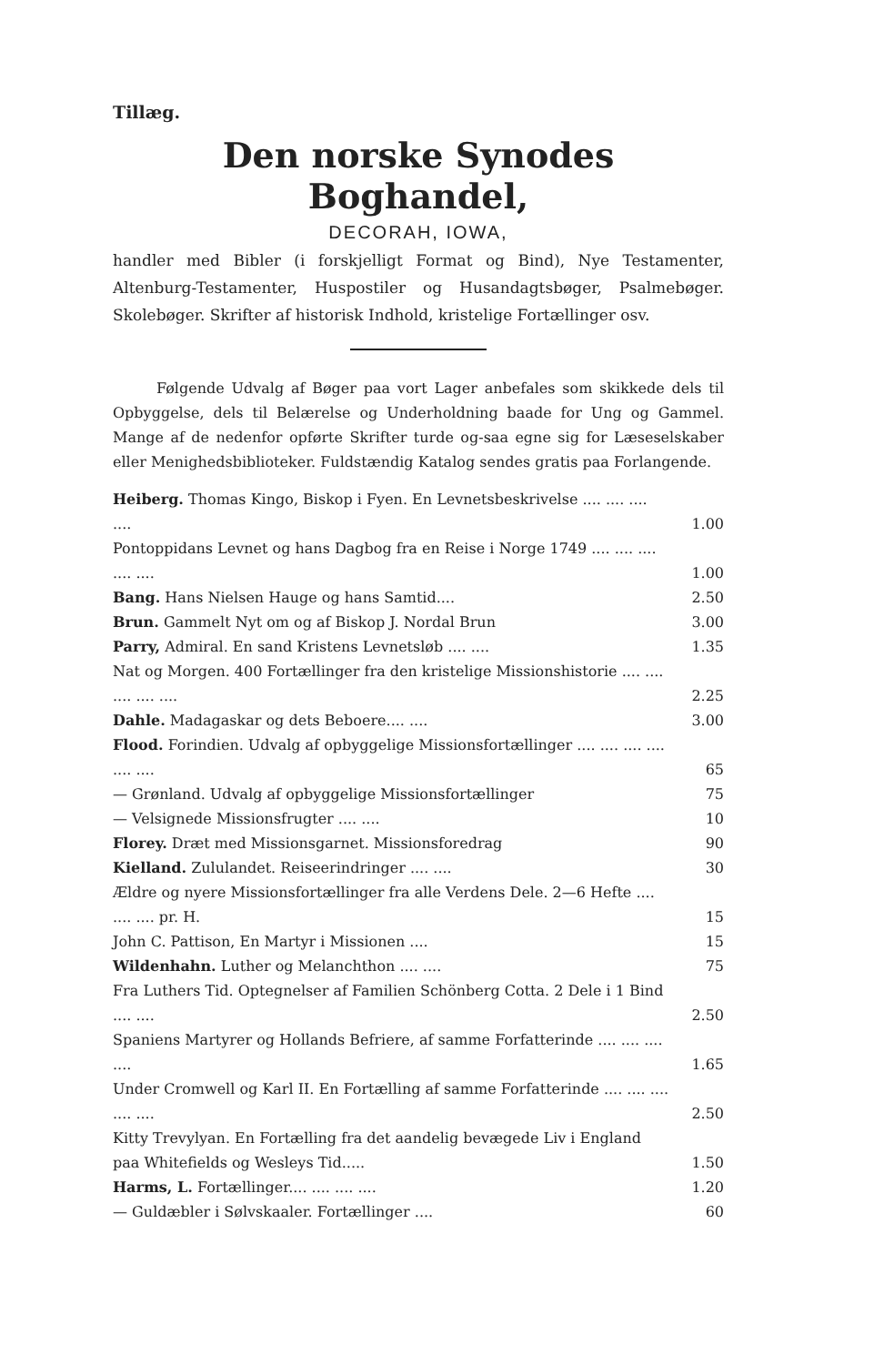Tillæg.
Den norske Synodes Boghandel,
DECORAH, IOWA,
handler med Bibler (i forskjelligt Format og Bind), Nye Testamenter, Altenburg-Testamenter, Huspostiler og Husandagtsbøger, Psalmebøger. Skolebøger. Skrifter af historisk Indhold, kristelige Fortællinger osv.
Følgende Udvalg af Bøger paa vort Lager anbefales som skikkede dels til Opbyggelse, dels til Belærelse og Underholdning baade for Ung og Gammel. Mange af de nedenfor opførte Skrifter turde og-saa egne sig for Læseselskaber eller Menighedsbiblioteker. Fuldstændig Katalog sendes gratis paa Forlangende.
| Heiberg. Thomas Kingo, Biskop i Fyen. En Levnetsbeskrivelse .... .... .... .... | 1.00 |
| Pontoppidans Levnet og hans Dagbog fra en Reise i Norge 1749 .... .... .... .... .... | 1.00 |
| Bang. Hans Nielsen Hauge og hans Samtid.... | 2.50 |
| Brun. Gammelt Nyt om og af Biskop J. Nordal Brun | 3.00 |
| Parry, Admiral. En sand Kristens Levnetsløb .... .... | 1.35 |
| Nat og Morgen. 400 Fortællinger fra den kristelige Missionshistorie .... .... .... .... .... | 2.25 |
| Dahle. Madagaskar og dets Beboere.... .... | 3.00 |
| Flood. Forindien. Udvalg af opbyggelige Missionsfortællinger .... .... .... .... .... .... | 65 |
| — Grønland. Udvalg af opbyggelige Missionsfortællinger | 75 |
| — Velsignede Missionsfrugter .... .... | 10 |
| Florey. Dræt med Missionsgarnet. Missionsforedrag | 90 |
| Kielland. Zululandet. Reiseerindringer .... .... | 30 |
| Ældre og nyere Missionsfortællinger fra alle Verdens Dele. 2—6 Hefte .... .... .... pr. H. | 15 |
| John C. Pattison, En Martyr i Missionen .... | 15 |
| Wildenhahn. Luther og Melanchthon .... .... | 75 |
| Fra Luthers Tid. Optegnelser af Familien Schönberg Cotta. 2 Dele i 1 Bind .... .... | 2.50 |
| Spaniens Martyrer og Hollands Befriere, af samme Forfatterinde .... .... .... .... | 1.65 |
| Under Cromwell og Karl II. En Fortælling af samme Forfatterinde .... .... .... .... .... | 2.50 |
| Kitty Trevylyan. En Fortælling fra det aandelig bevægede Liv i England paa Whitefields og Wesleys Tid..... | 1.50 |
| Harms, L. Fortællinger.... .... .... .... | 1.20 |
| — Guldæbler i Sølvskaaler. Fortællinger .... | 60 |